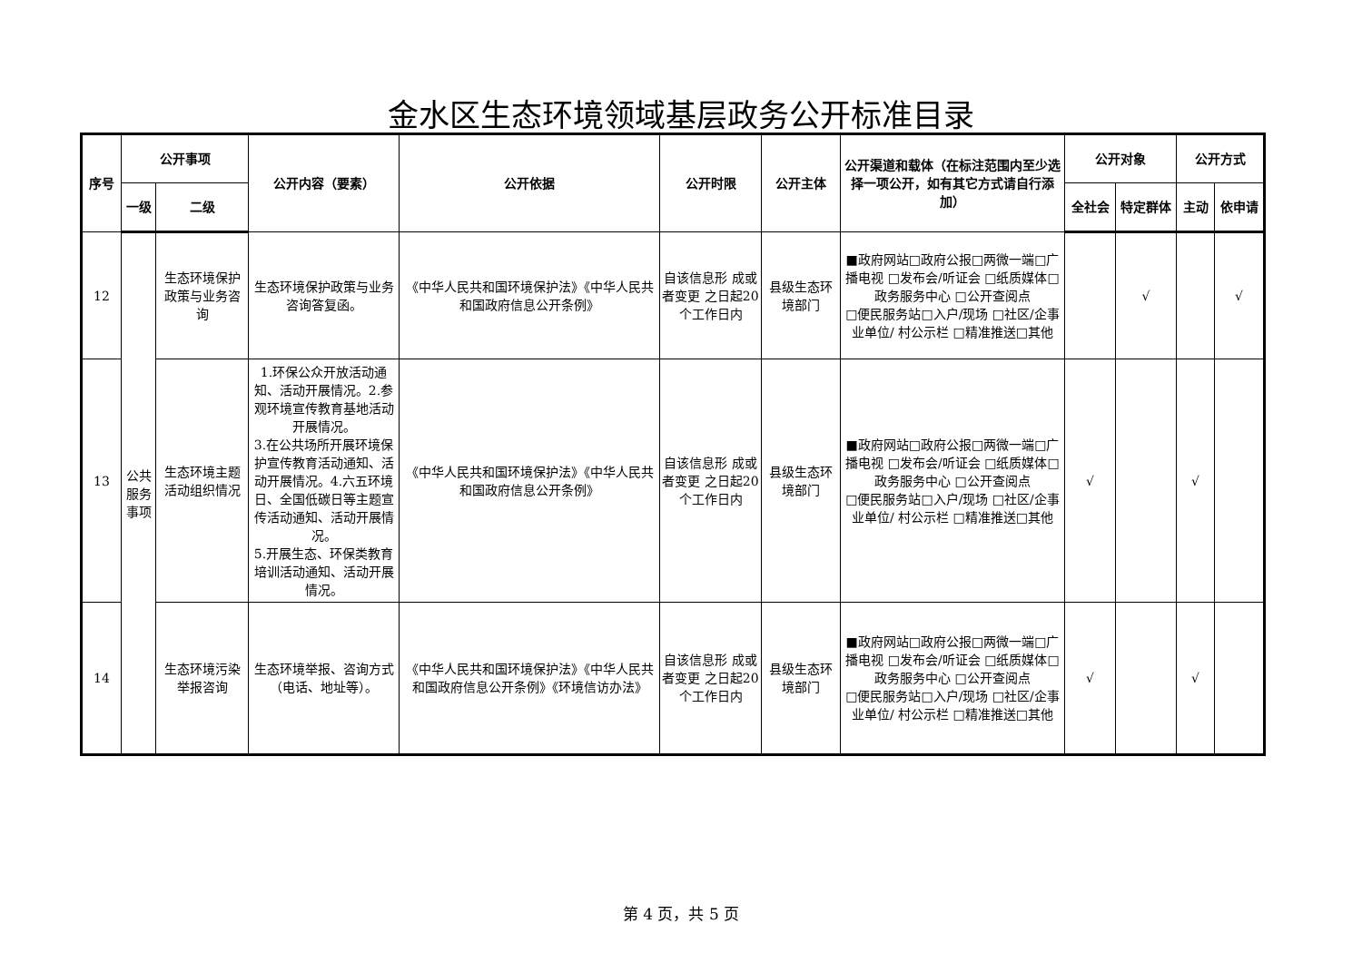金水区生态环境领域基层政务公开标准目录
| 序号 | 公开事项 | | 公开内容（要素） | 公开依据 | 公开时限 | 公开主体 | 公开渠道和载体（在标注范围内至少选择一项公开，如有其它方式请自行添加） | 公开对象 | | 公开方式 | |
| --- | --- | --- | --- | --- | --- | --- | --- | --- | --- | --- | --- |
| | 一级 | 二级 | | | | | | 全社会 | 特定群体 | 主动 | 依申请 |
| 12 | 公共服务事项 | 生态环境保护政策与业务咨询 | 生态环境保护政策与业务咨询答复函。 | 《中华人民共和国环境保护法》《中华人民共和国政府信息公开条例》 | 自该信息形 成或者变更 之日起20 个工作日内 | 县级生态环境部门 | ■政府网站□政府公报□两微一端□广播电视 □发布会/听证会 □纸质媒体□政务服务中心 □公开查阅点 □便民服务站□入户/现场 □社区/企事业单位/ 村公示栏 □精准推送□其他 | | √ | | √ |
| 13 | | 生态环境主题活动组织情况 | 1.环保公众开放活动通知、活动开展情况。2.参观环境宣传教育基地活动开展情况。 3.在公共场所开展环境保护宣传教育活动通知、活动开展情况。4.六五环境日、全国低碳日等主题宣传活动通知、活动开展情况。 5.开展生态、环保类教育培训活动通知、活动开展情况。 | 《中华人民共和国环境保护法》《中华人民共和国政府信息公开条例》 | 自该信息形 成或者变更 之日起20 个工作日内 | 县级生态环境部门 | ■政府网站□政府公报□两微一端□广播电视 □发布会/听证会 □纸质媒体□政务服务中心 □公开查阅点 □便民服务站□入户/现场 □社区/企事业单位/ 村公示栏 □精准推送□其他 | √ | | √ | |
| 14 | | 生态环境污染举报咨询 | 生态环境举报、咨询方式（电话、地址等）。 | 《中华人民共和国环境保护法》《中华人民共和国政府信息公开条例》《环境信访办法》 | 自该信息形 成或者变更 之日起20 个工作日内 | 县级生态环境部门 | ■政府网站□政府公报□两微一端□广播电视 □发布会/听证会 □纸质媒体□政务服务中心 □公开查阅点 □便民服务站□入户/现场 □社区/企事业单位/ 村公示栏 □精准推送□其他 | √ | | √ | |
第 4 页，共 5 页